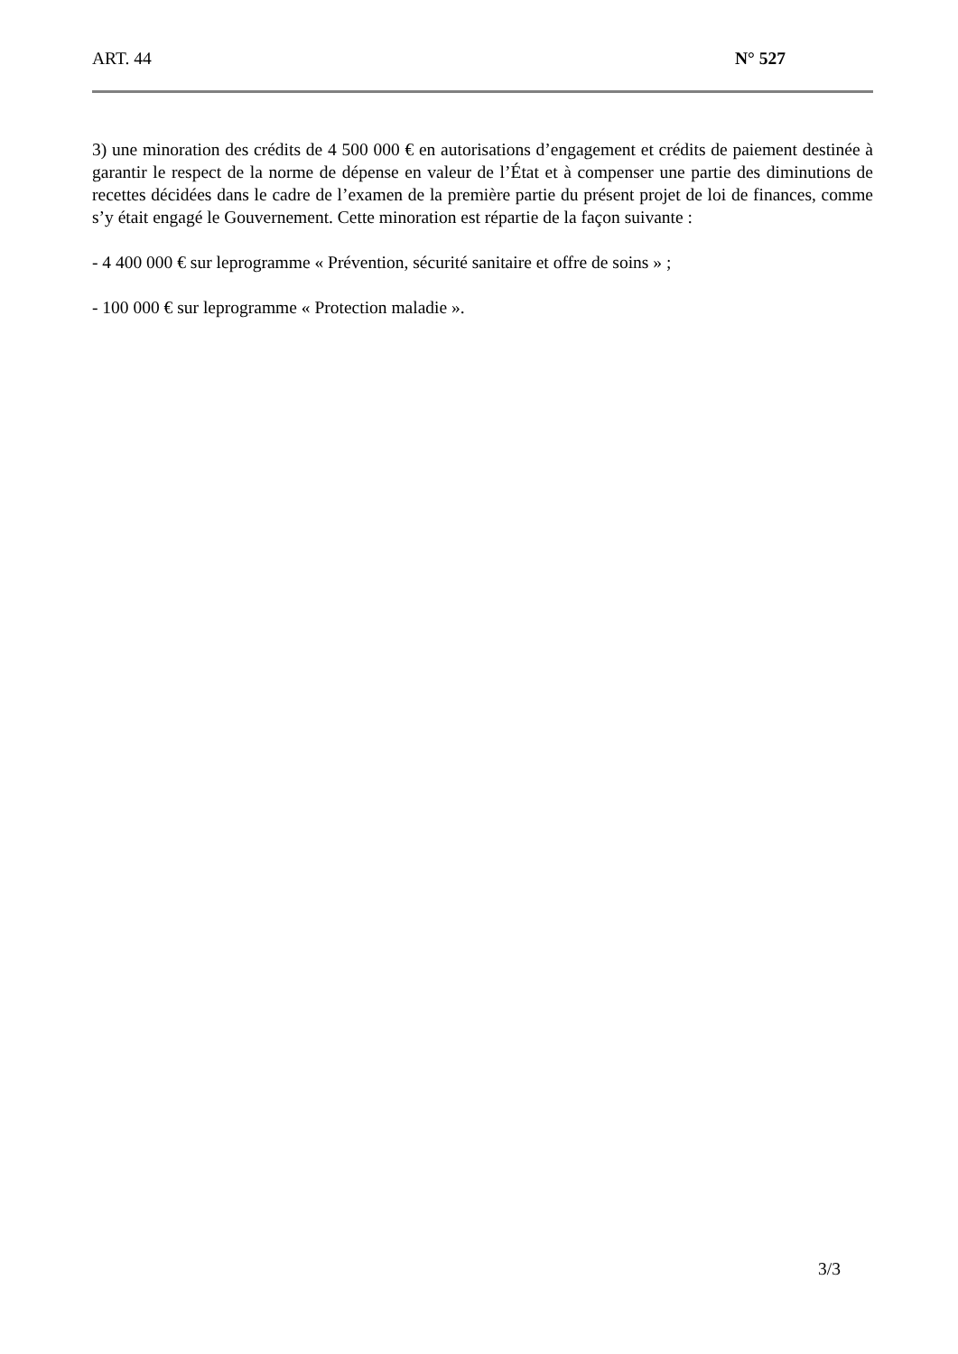ART. 44 N° 527
3) une minoration des crédits de 4 500 000 € en autorisations d’engagement et crédits de paiement destinée à garantir le respect de la norme de dépense en valeur de l’État et à compenser une partie des diminutions de recettes décidées dans le cadre de l’examen de la première partie du présent projet de loi de finances, comme s’y était engagé le Gouvernement. Cette minoration est répartie de la façon suivante :
- 4 400 000 € sur leprogramme « Prévention, sécurité sanitaire et offre de soins » ;
- 100 000 € sur leprogramme « Protection maladie ».
3/3